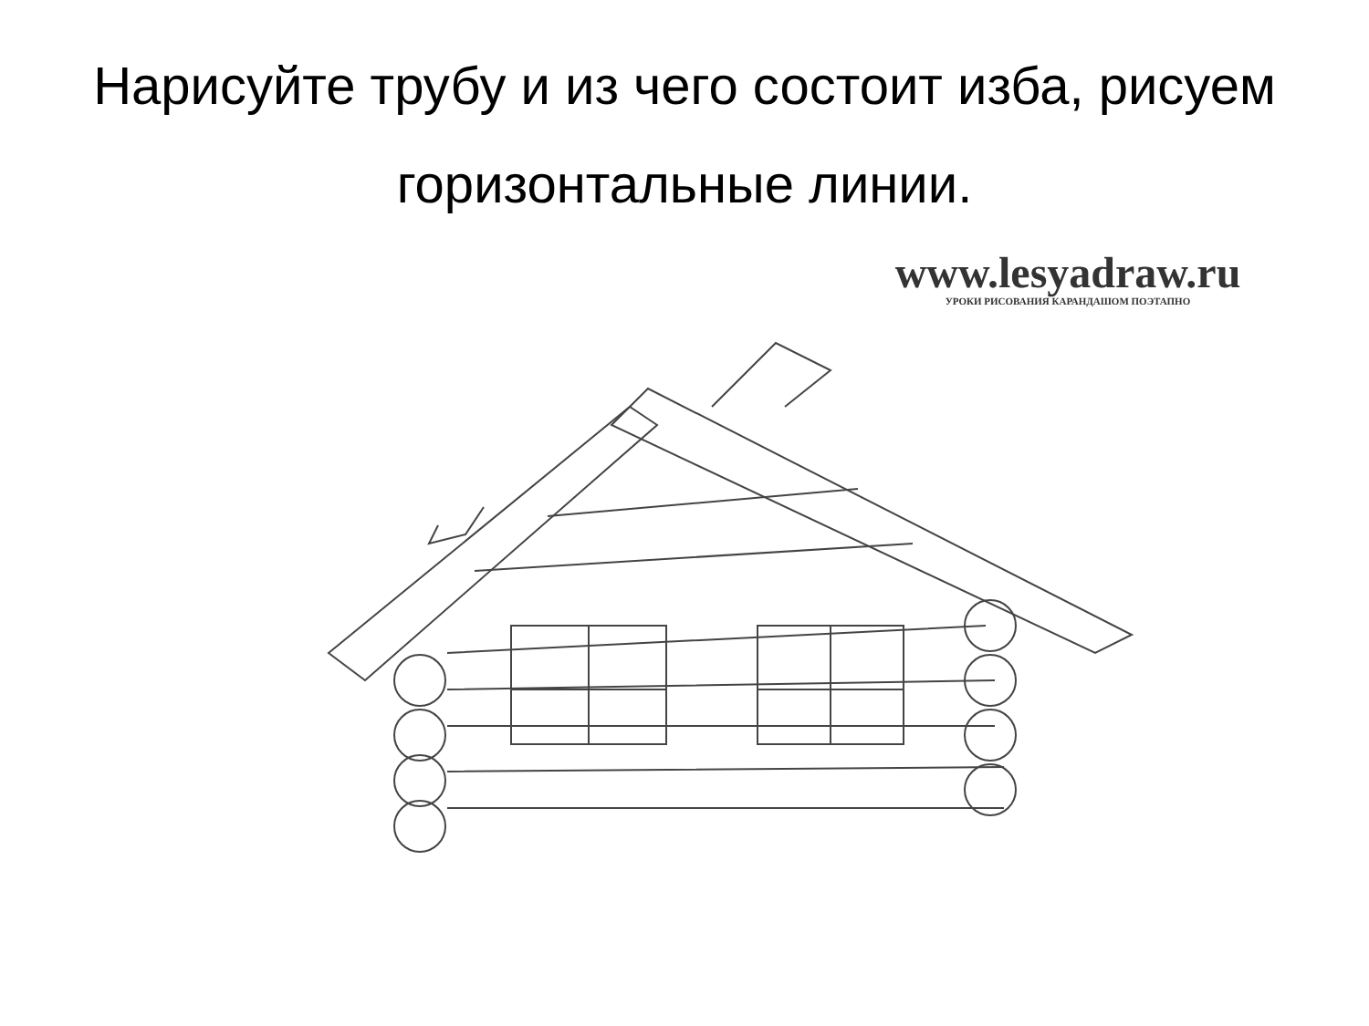Нарисуйте трубу и из чего состоит изба, рисуем горизонтальные линии.
www.lesyadraw.ru
УРОКИ РИСОВАНИЯ КАРАНДАШОМ ПОЭТАПНО